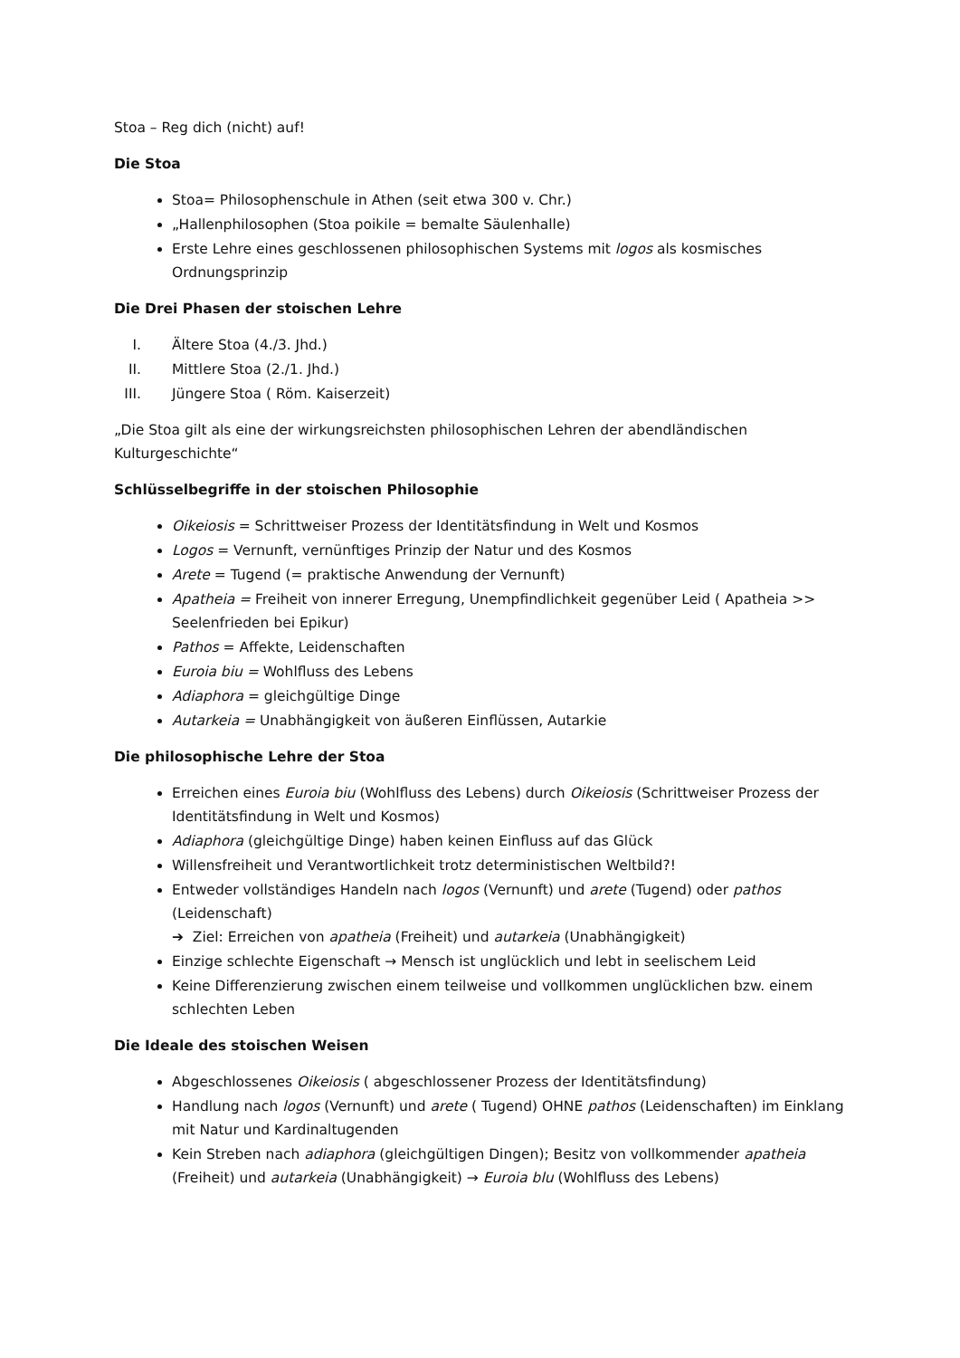Stoa – Reg dich (nicht) auf!
Die Stoa
Stoa= Philosophenschule in Athen (seit etwa 300 v. Chr.)
„Hallenphilosophen (Stoa poikile = bemalte Säulenhalle)
Erste Lehre eines geschlossenen philosophischen Systems mit logos als kosmisches Ordnungsprinzip
Die Drei Phasen der stoischen Lehre
I. Ältere Stoa (4./3. Jhd.)
II. Mittlere Stoa (2./1. Jhd.)
III. Jüngere Stoa ( Röm. Kaiserzeit)
„Die Stoa gilt als eine der wirkungsreichsten philosophischen Lehren der abendländischen Kulturgeschichte“
Schlüsselbegriffe in der stoischen Philosophie
Oikeiosis = Schrittweiser Prozess der Identitätsfindung in Welt und Kosmos
Logos = Vernunft, vernünftiges Prinzip der Natur und des Kosmos
Arete = Tugend (= praktische Anwendung der Vernunft)
Apatheia = Freiheit von innerer Erregung, Unempfindlichkeit gegenüber Leid ( Apatheia >> Seelenfrieden bei Epikur)
Pathos = Affekte, Leidenschaften
Euroia biu = Wohlfluss des Lebens
Adiaphora = gleichgültige Dinge
Autarkeia = Unabhängigkeit von äußeren Einflüssen, Autarkie
Die philosophische Lehre der Stoa
Erreichen eines Euroia biu (Wohlfluss des Lebens) durch Oikeiosis (Schrittweiser Prozess der Identitätsfindung in Welt und Kosmos)
Adiaphora (gleichgültige Dinge) haben keinen Einfluss auf das Glück
Willensfreiheit und Verantwortlichkeit trotz deterministischen Weltbild?!
Entweder vollständiges Handeln nach logos (Vernunft) und arete (Tugend) oder pathos (Leidenschaft)
➔ Ziel: Erreichen von apatheia (Freiheit) und autarkeia (Unabhängigkeit)
Einzige schlechte Eigenschaft → Mensch ist unglücklich und lebt in seelischem Leid
Keine Differenzierung zwischen einem teilweise und vollkommen unglücklichen bzw. einem schlechten Leben
Die Ideale des stoischen Weisen
Abgeschlossenes Oikeiosis ( abgeschlossener Prozess der Identitätsfindung)
Handlung nach logos (Vernunft) und arete ( Tugend) OHNE pathos (Leidenschaften) im Einklang mit Natur und Kardinaltugenden
Kein Streben nach adiaphora (gleichgültigen Dingen); Besitz von vollkommender apatheia (Freiheit) und autarkeia (Unabhängigkeit) → Euroia blu (Wohlfluss des Lebens)